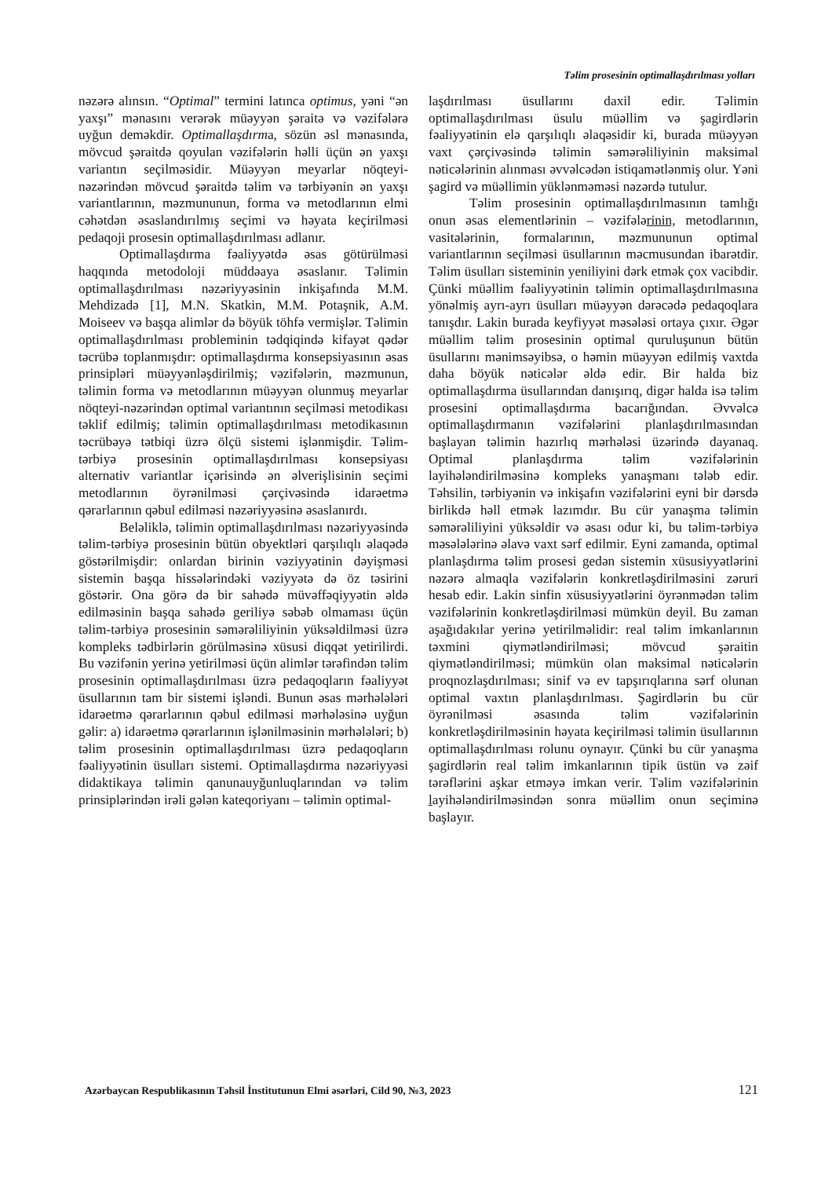Təlim prosesinin optimallaşdırılması yolları
nəzərə alınsın. “Optimal” termini latınca optimus, yəni “ən yaxşı” mənasını verərək müəyyən şəraitə və vəzifələrə uyğun deməkdir. Optimallaşdırma, sözün əsl mənasında, mövcud şəraitdə qoyulan vəzifələrin həlli üçün ən yaxşı variantın seçilməsidir. Müəyyən meyarlar nöqteyi-nəzərindən mövcud şəraitdə təlim və tərbiyənin ən yaxşı variantlarının, məzmununun, forma və metodlarının elmi cəhətdən əsaslandırılmış seçimi və həyata keçirilməsi pedaqoji prosesin optimallaşdırılması adlanır.
Optimallaşdırma fəaliyyətdə əsas götürülməsi haqqında metodoloji müddəaya əsaslanır. Təlimin optimallaşdırılması nəzəriyyəsinin inkişafında M.M. Mehdizadə [1], M.N. Skatkin, M.M. Potaşnik, A.M. Moiseev və başqa alimlər də böyük töhfə vermişlər. Təlimin optimallaşdırılması probleminin tədqiqində kifayət qədər təcrübə toplanmışdır: optimallaşdırma konsepsiyasının əsas prinsipləri müəyyənləşdirilmiş; vəzifələrin, məzmunun, təlimin forma və metodlarının müəyyən olunmuş meyarlar nöqteyi-nəzərindən optimal variantının seçilməsi metodikası təklif edilmiş; təlimin optimallaşdırılması metodikasının təcrübəyə tətbiqi üzrə ölçü sistemi işlənmişdir. Təlim-tərbiyə prosesinin optimallaşdırılması konsepsiyası alternativ variantlar içərisində ən əlverişlisinin seçimi metodlarının öyrənilməsi çərçivəsində idarəetmə qərarlarının qəbul edilməsi nəzəriyyəsinə əsaslanırdı.
Beləliklə, təlimin optimallaşdırılması nəzəriyyəsində təlim-tərbiyə prosesinin bütün obyektləri qarşılıqlı əlaqədə göstərilmişdir: onlardan birinin vəziyyətinin dəyişməsi sistemin başqa hissələrindəki vəziyyətə də öz təsirini göstərir. Ona görə də bir sahədə müvəffəqiyyətin əldə edilməsinin başqa sahədə geriliyə səbəb olmaması üçün təlim-tərbiyə prosesinin səmərəliliyinin yüksəldilməsi üzrə kompleks tədbirlərin görülməsinə xüsusi diqqət yetirilirdi. Bu vəzifənin yerinə yetirilməsi üçün alimlər tərəfindən təlim prosesinin optimallaşdırılması üzrə pedaqoqların fəaliyyət üsullarının tam bir sistemi işləndi. Bunun əsas mərhələləri idarəetmə qərarlarının qəbul edilməsi mərhələsinə uyğun gəlir: a) idarəetmə qərarlarının işlənilməsinin mərhələləri; b) təlim prosesinin optimallaşdırılması üzrə pedaqoqların fəaliyyətinin üsulları sistemi. Optimallaşdırma nəzəriyyəsi didaktikaya təlimin qanunauyğunluqlarından və təlim prinsiplərindən irəli gələn kateqoriyanı – təlimin optimal-
laşdırılması üsullarını daxil edir. Təlimin optimallaşdırılması üsulu müəllim və şagirdlərin fəaliyyətinin elə qarşılıqlı əlaqəsidir ki, burada müəyyən vaxt çərçivəsində təlimin səmərəliliyinin maksimal nəticələrinin alınması əvvəlcədən istiqamətlənmiş olur. Yəni şagird və müəllimin yüklənməməsi nəzərdə tutulur.
Təlim prosesinin optimallaşdırılmasının tamlığı onun əsas elementlərinin – vəzifələrinin, metodlarının, vasitələrinin, formalarının, məzmununun optimal variantlarının seçilməsi üsullarının məcmusundan ibarətdir. Təlim üsulları sisteminin yeniliyini dərk etmək çox vacibdir. Çünki müəllim fəaliyyətinin təlimin optimallaşdırılmasına yönəlmiş ayrı-ayrı üsulları müəyyən dərəcədə pedaqoqlara tanışdır. Lakin burada keyfiyyət məsələsi ortaya çıxır. Əgər müəllim təlim prosesinin optimal quruluşunun bütün üsullarını mənimsəyibsə, o həmin müəyyən edilmiş vaxtda daha böyük nəticələr əldə edir. Bir halda biz optimallaşdırma üsullarından danışırıq, digər halda isə təlim prosesini optimallaşdırma bacarığından. Əvvəlcə optimallaşdırmanın vəzifələrini planlaşdırılmasından başlayan təlimin hazırlıq mərhələsi üzərində dayanaq. Optimal planlaşdırma təlim vəzifələrinin layihələndirilməsinə kompleks yanaşmanı tələb edir. Təhsilin, tərbiyənin və inkişafın vəzifələrini eyni bir dərsdə birlikdə həll etmək lazımdır. Bu cür yanaşma təlimin səmərəliliyini yüksəldir və əsası odur ki, bu təlim-tərbiyə məsələlərinə əlavə vaxt sərf edilmir. Eyni zamanda, optimal planlaşdırma təlim prosesi gedən sistemin xüsusiyyətlərini nəzərə almaqla vəzifələrin konkretləşdirilməsini zəruri hesab edir. Lakin sinfin xüsusiyyətlərini öyrənmədən təlim vəzifələrinin konkretləşdirilməsi mümkün deyil. Bu zaman aşağıdakılar yerinə yetirilməlidir: real təlim imkanlarının təxmini qiymətləndirilməsi; mövcud şəraitin qiymətləndirilməsi; mümkün olan maksimal nəticələrin proqnozlaşdırılması; sinif və ev tapşırıqlarına sərf olunan optimal vaxtın planlaşdırılması. Şagirdlərin bu cür öyrənilməsi əsasında təlim vəzifələrinin konkretləşdirilməsinin həyata keçirilməsi təlimin üsullarının optimallaşdırılması rolunu oynayır. Çünki bu cür yanaşma şagirdlərin real təlim imkanlarının tipik üstün və zəif tərəflərini aşkar etməyə imkan verir. Təlim vəzifələrinin layihələndirilməsindən sonra müəllim onun seçiminə başlayır.
Azərbaycan Respublikasının Təhsil İnstitutunun Elmi əsərləri, Cild 90, №3, 2023 121